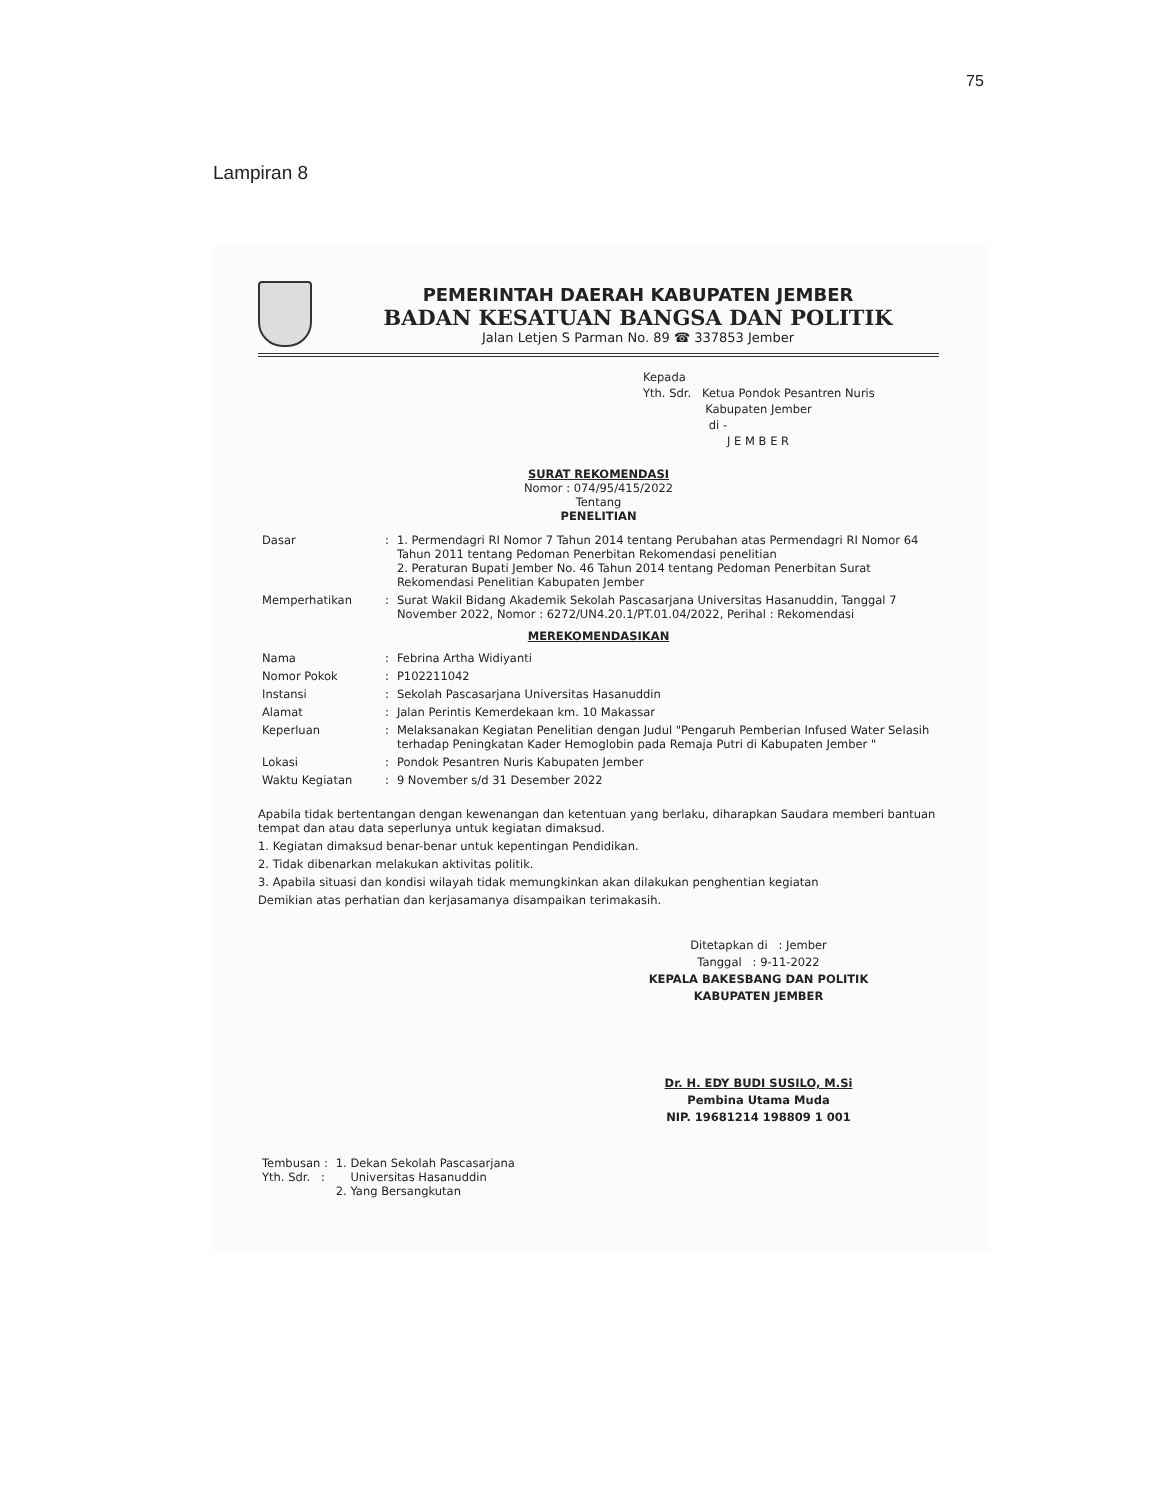75
Lampiran 8
PEMERINTAH DAERAH KABUPATEN JEMBER
BADAN KESATUAN BANGSA DAN POLITIK
Jalan Letjen S Parman No. 89 ☎ 337853 Jember
Kepada
Yth. Sdr. Ketua Pondok Pesantren Nuris
Kabupaten Jember
di -
J E M B E R
SURAT REKOMENDASI
Nomor : 074/95/415/2022
Tentang
PENELITIAN
| Dasar | : | 1. Permendagri RI Nomor 7 Tahun 2014 tentang Perubahan atas Permendagri RI Nomor 64 Tahun 2011 tentang Pedoman Penerbitan Rekomendasi penelitian 2. Peraturan Bupati Jember No. 46 Tahun 2014 tentang Pedoman Penerbitan Surat Rekomendasi Penelitian Kabupaten Jember |
| Memperhatikan | : | Surat Wakil Bidang Akademik Sekolah Pascasarjana Universitas Hasanuddin, Tanggal 7 November 2022, Nomor : 6272/UN4.20.1/PT.01.04/2022, Perihal : Rekomendasi |
MEREKOMENDASIKAN
| Nama | : | Febrina Artha Widiyanti |
| Nomor Pokok | : | P102211042 |
| Instansi | : | Sekolah Pascasarjana Universitas Hasanuddin |
| Alamat | : | Jalan Perintis Kemerdekaan km. 10 Makassar |
| Keperluan | : | Melaksanakan Kegiatan Penelitian dengan Judul "Pengaruh Pemberian Infused Water Selasih terhadap Peningkatan Kader Hemoglobin pada Remaja Putri di Kabupaten Jember " |
| Lokasi | : | Pondok Pesantren Nuris Kabupaten Jember |
| Waktu Kegiatan | : | 9 November s/d 31 Desember 2022 |
Apabila tidak bertentangan dengan kewenangan dan ketentuan yang berlaku, diharapkan Saudara memberi bantuan tempat dan atau data seperlunya untuk kegiatan dimaksud.
1. Kegiatan dimaksud benar-benar untuk kepentingan Pendidikan.
2. Tidak dibenarkan melakukan aktivitas politik.
3. Apabila situasi dan kondisi wilayah tidak memungkinkan akan dilakukan penghentian kegiatan
Demikian atas perhatian dan kerjasamanya disampaikan terimakasih.
Ditetapkan di : Jember
Tanggal : 9-11-2022
KEPALA BAKESBANG DAN POLITIK
KABUPATEN JEMBER
Dr. H. EDY BUDI SUSILO, M.Si
Pembina Utama Muda
NIP. 19681214 198809 1 001
| Tembusan : Yth. Sdr. : | 1. Dekan Sekolah Pascasarjana Universitas Hasanuddin 2. Yang Bersangkutan |